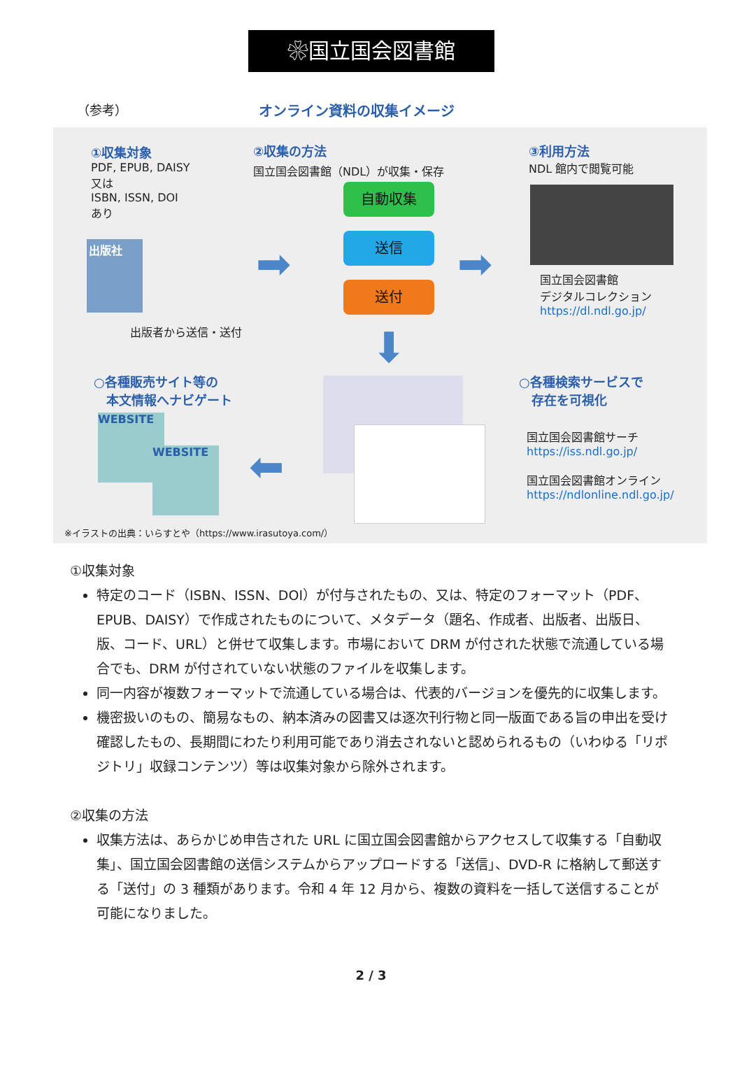❀国立国会図書館
（参考） オンライン資料の収集イメージ
①収集対象
PDF, EPUB, DAISY
又は
ISBN, ISSN, DOI
あり
出版社
出版者から送信・送付
②収集の方法
国立国会図書館（NDL）が収集・保存
➡
自動収集
送信
送付 ➡
③利用方法
NDL 館内で閲覧可能
国立国会図書館
デジタルコレクション
https://dl.ndl.go.jp/
⬇
○各種販売サイト等の
　本文情報へナビゲート
WEBSITE
WEBSITE ⬅
○各種検索サービスで
　存在を可視化
国立国会図書館サーチ
https://iss.ndl.go.jp/
国立国会図書館オンライン
https://ndlonline.ndl.go.jp/
※イラストの出典：いらすとや（https://www.irasutoya.com/）
①収集対象
特定のコード（ISBN、ISSN、DOI）が付与されたもの、又は、特定のフォーマット（PDF、EPUB、DAISY）で作成されたものについて、メタデータ（題名、作成者、出版者、出版日、版、コード、URL）と併せて収集します。市場において DRM が付された状態で流通している場合でも、DRM が付されていない状態のファイルを収集します。
同一内容が複数フォーマットで流通している場合は、代表的バージョンを優先的に収集します。
機密扱いのもの、簡易なもの、納本済みの図書又は逐次刊行物と同一版面である旨の申出を受け確認したもの、長期間にわたり利用可能であり消去されないと認められるもの（いわゆる「リポジトリ」収録コンテンツ）等は収集対象から除外されます。
②収集の方法
収集方法は、あらかじめ申告された URL に国立国会図書館からアクセスして収集する「自動収集」、国立国会図書館の送信システムからアップロードする「送信」、DVD-R に格納して郵送する「送付」の 3 種類があります。令和 4 年 12 月から、複数の資料を一括して送信することが可能になりました。
2 / 3